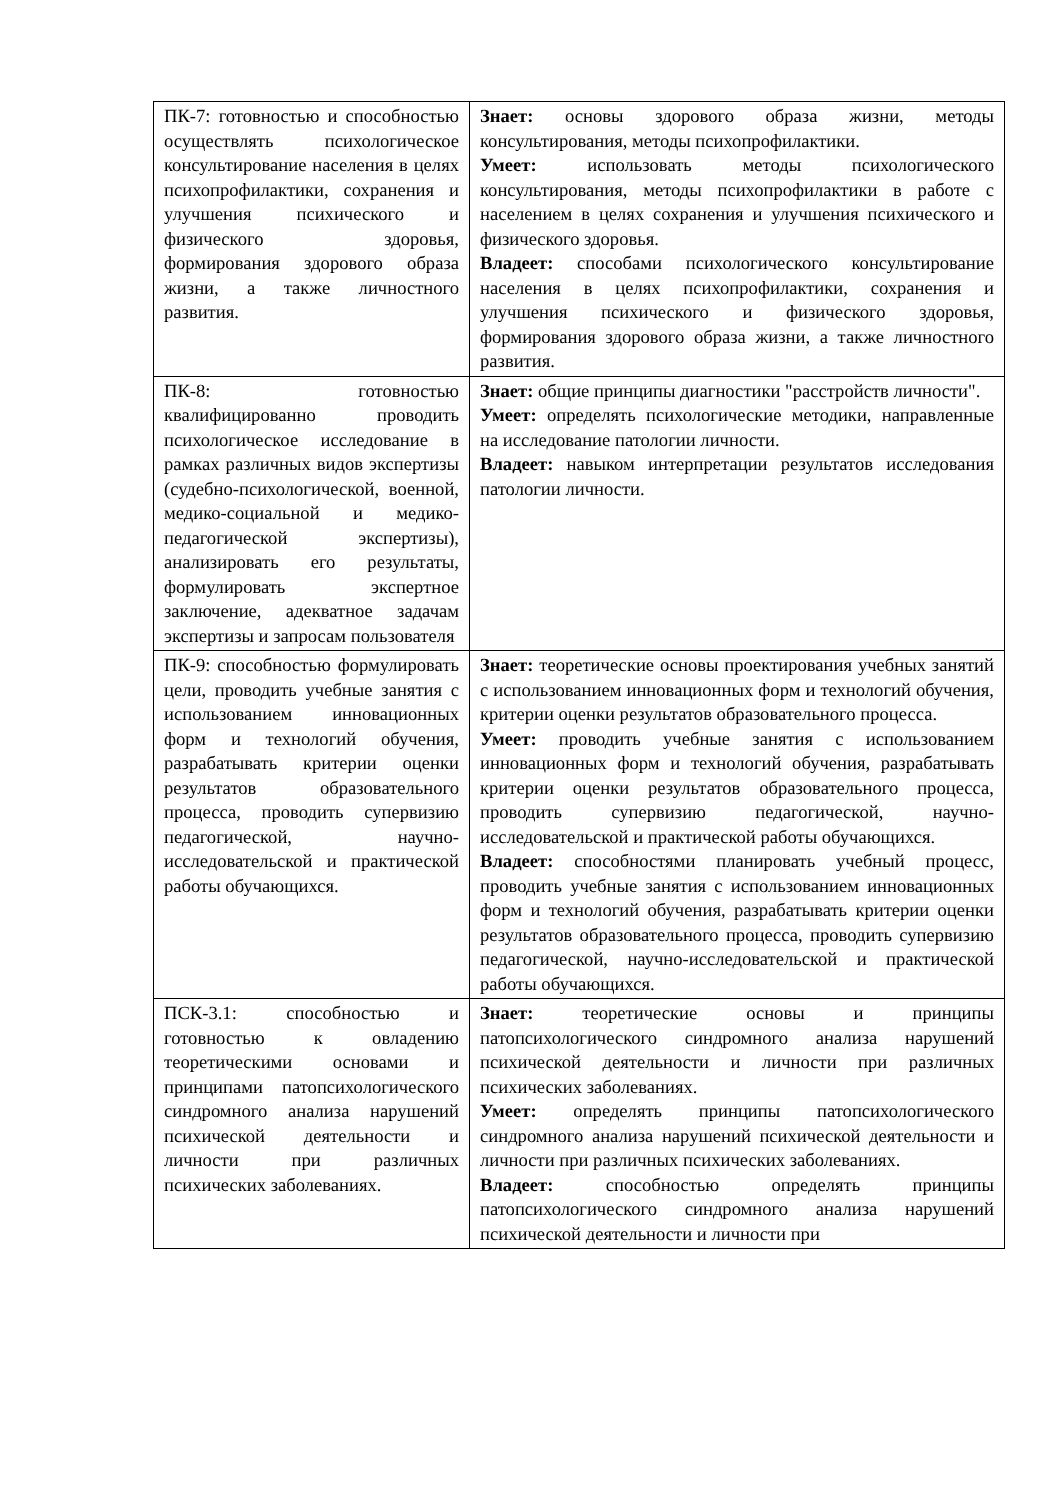| ПК-7: готовностью и способностью осуществлять психологическое консультирование населения в целях психопрофилактики, сохранения и улучшения психического и физического здоровья, формирования здорового образа жизни, а также личностного развития. | Знает: основы здорового образа жизни, методы консультирования, методы психопрофилактики. Умеет: использовать методы психологического консультирования, методы психопрофилактики в работе с населением в целях сохранения и улучшения психического и физического здоровья. Владеет: способами психологического консультирование населения в целях психопрофилактики, сохранения и улучшения психического и физического здоровья, формирования здорового образа жизни, а также личностного развития. |
| ПК-8: готовностью квалифицированно проводить психологическое исследование в рамках различных видов экспертизы (судебно-психологической, военной, медико-социальной и медико-педагогической экспертизы), анализировать его результаты, формулировать экспертное заключение, адекватное задачам экспертизы и запросам пользователя | Знает: общие принципы диагностики "расстройств личности". Умеет: определять психологические методики, направленные на исследование патологии личности. Владеет: навыком интерпретации результатов исследования патологии личности. |
| ПК-9: способностью формулировать цели, проводить учебные занятия с использованием инновационных форм и технологий обучения, разрабатывать критерии оценки результатов образовательного процесса, проводить супервизию педагогической, научно-исследовательской и практической работы обучающихся. | Знает: теоретические основы проектирования учебных занятий с использованием инновационных форм и технологий обучения, критерии оценки результатов образовательного процесса. Умеет: проводить учебные занятия с использованием инновационных форм и технологий обучения, разрабатывать критерии оценки результатов образовательного процесса, проводить супервизию педагогической, научно-исследовательской и практической работы обучающихся. Владеет: способностями планировать учебный процесс, проводить учебные занятия с использованием инновационных форм и технологий обучения, разрабатывать критерии оценки результатов образовательного процесса, проводить супервизию педагогической, научно-исследовательской и практической работы обучающихся. |
| ПСК-3.1: способностью и готовностью к овладению теоретическими основами и принципами патопсихологического синдромного анализа нарушений психической деятельности и личности при различных психических заболеваниях. | Знает: теоретические основы и принципы патопсихологического синдромного анализа нарушений психической деятельности и личности при различных психических заболеваниях. Умеет: определять принципы патопсихологического синдромного анализа нарушений психической деятельности и личности при различных психических заболеваниях. Владеет: способностью определять принципы патопсихологического синдромного анализа нарушений психической деятельности и личности при |